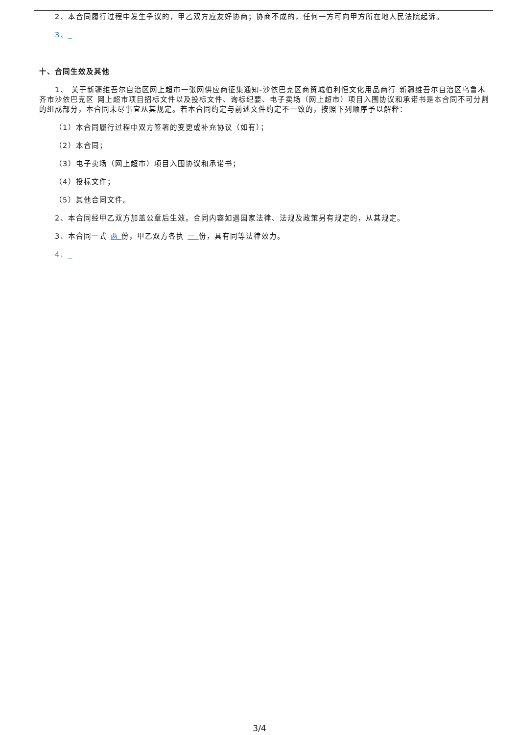2、本合同履行过程中发生争议的，甲乙双方应友好协商；协商不成的，任何一方可向甲方所在地人民法院起诉。
3、_
十、合同生效及其他
1、 关于新疆维吾尔自治区网上超市一张网供应商征集通知-沙依巴克区商贸城伯利恒文化用品商行 新疆维吾尔自治区乌鲁木齐市沙依巴克区 网上超市项目招标文件以及投标文件、询标纪要、电子卖场（网上超市）项目入围协议和承诺书是本合同不可分割的组成部分，本合同未尽事宜从其规定。若本合同约定与前述文件约定不一致的，按照下列顺序予以解释：
（1）本合同履行过程中双方签署的变更或补充协议（如有）；
（2）本合同；
（3）电子卖场（网上超市）项目入围协议和承诺书；
（4）投标文件；
（5）其他合同文件。
2、本合同经甲乙双方加盖公章后生效。合同内容如遇国家法律、法规及政策另有规定的，从其规定。
3、本合同一式 两 份，甲乙双方各执 一 份，具有同等法律效力。
4、_
3/4